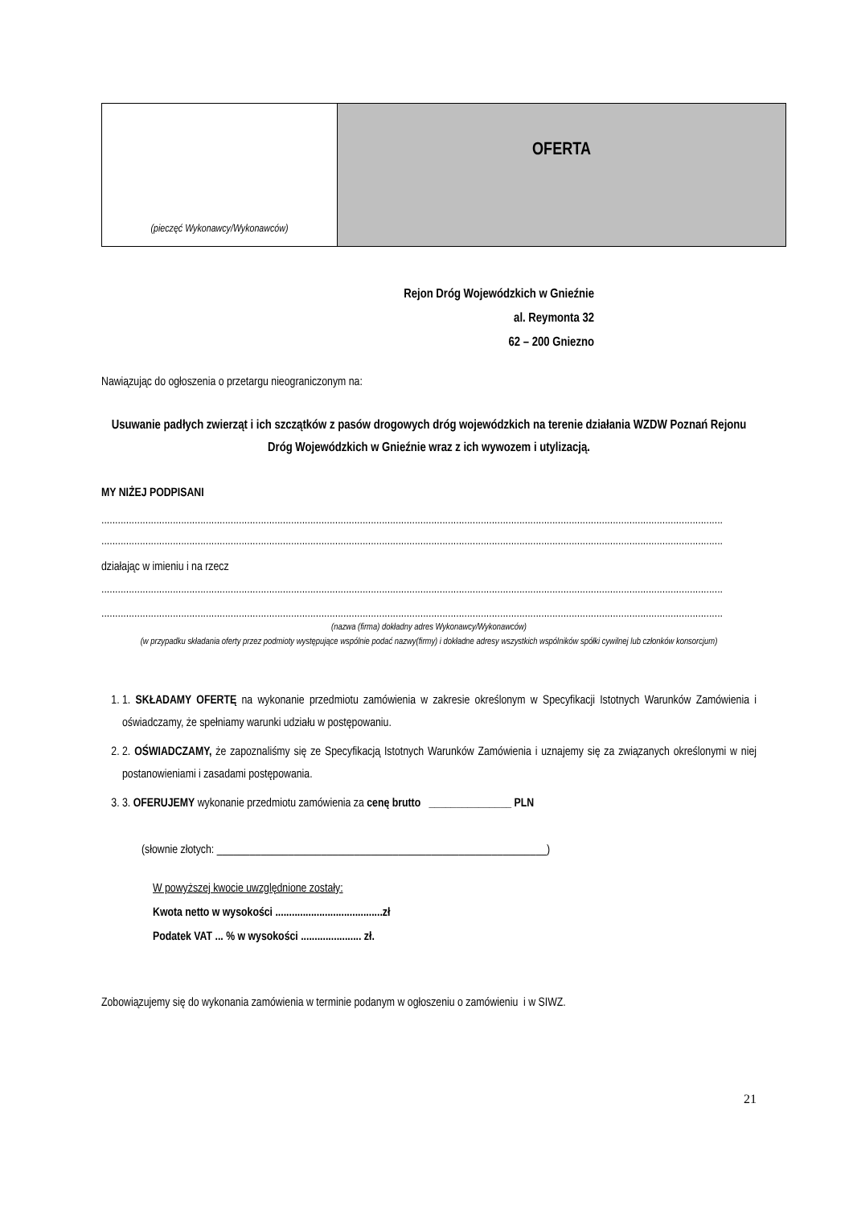| (pieczęć Wykonawcy/Wykonawców) | OFERTA |
Rejon Dróg Wojewódzkich w Gnieźnie
al. Reymonta 32
62 – 200 Gniezno
Nawiązując do ogłoszenia o przetargu nieograniczonym na:
Usuwanie padłych zwierząt i ich szczątków z pasów drogowych dróg wojewódzkich na terenie działania WZDW Poznań Rejonu Dróg Wojewódzkich w Gnieźnie wraz z ich wywozem i utylizacją.
MY NIŻEJ PODPISANI
..................................................................................................................................................................................................................................
..................................................................................................................................................................................................................................
działając w imieniu i na rzecz
..................................................................................................................................................................................................................................
..................................................................................................................................................................................................................................
(nazwa (firma) dokładny adres Wykonawcy/Wykonawców)
(w przypadku składania oferty przez podmioty występujące wspólnie podać nazwy(firmy) i dokładne adresy wszystkich wspólników spółki cywilnej lub członków konsorcjum)
1. 1. SKŁADAMY OFERTĘ na wykonanie przedmiotu zamówienia w zakresie określonym w Specyfikacji Istotnych Warunków Zamówienia i oświadczamy, że spełniamy warunki udziału w postępowaniu.
2. 2. OŚWIADCZAMY, że zapoznaliśmy się ze Specyfikacją Istotnych Warunków Zamówienia i uznajemy się za związanych określonymi w niej postanowieniami i zasadami postępowania.
3. 3. OFERUJEMY wykonanie przedmiotu zamówienia za cenę brutto _______________ PLN
(słownie złotych: ____________________________________________________________)
W powyższej kwocie uwzględnione zostały:
Kwota netto w wysokości .......................................zł
Podatek VAT ... % w wysokości ...................... zł.
Zobowiązujemy się do wykonania zamówienia w terminie podanym w ogłoszeniu o zamówieniu i w SIWZ.
21